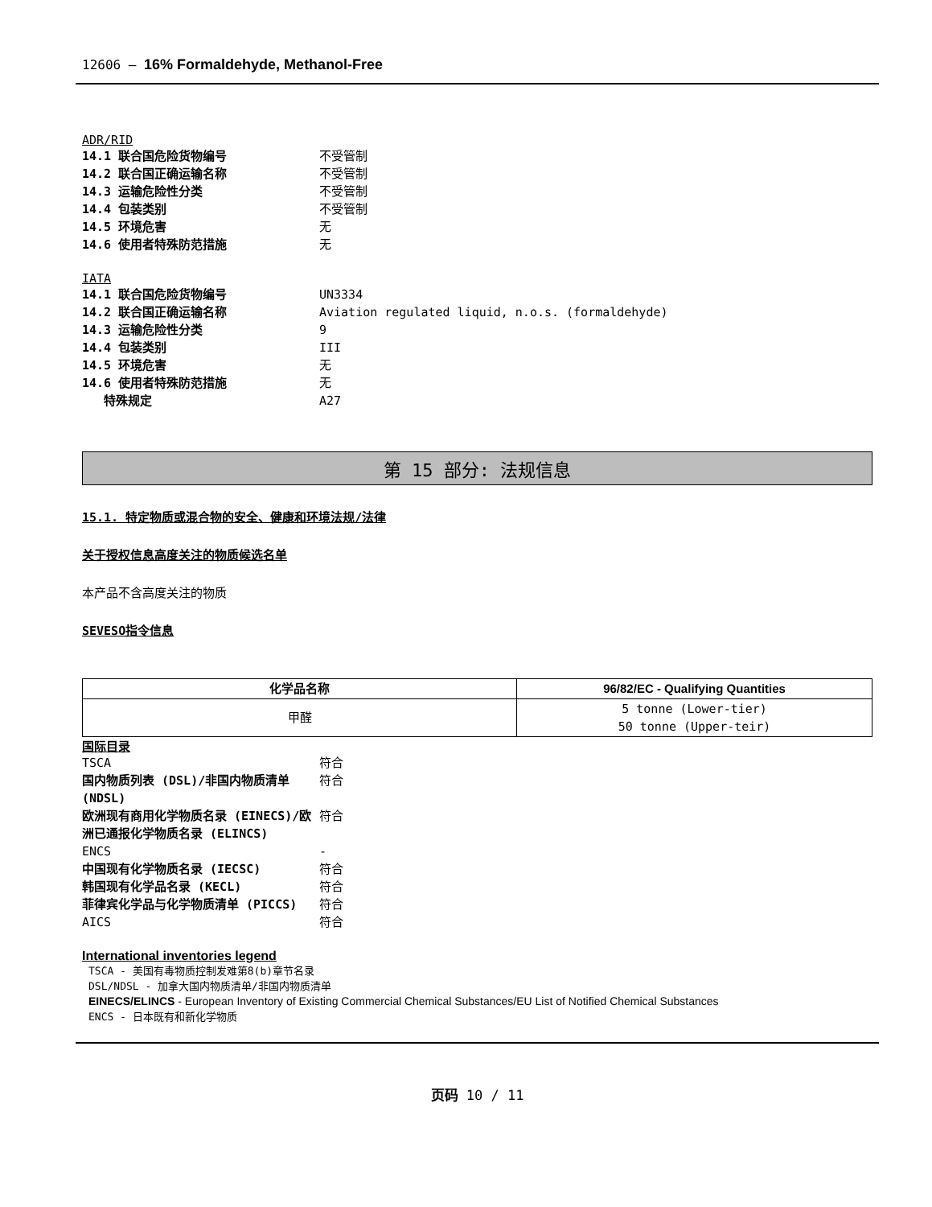12606 – 16% Formaldehyde, Methanol-Free
ADR/RID
14.1 联合国危险货物编号 不受管制
14.2 联合国正确运输名称 不受管制
14.3 运输危险性分类 不受管制
14.4 包装类别 不受管制
14.5 环境危害 无
14.6 使用者特殊防范措施 无
IATA
14.1 联合国危险货物编号 UN3334
14.2 联合国正确运输名称 Aviation regulated liquid, n.o.s. (formaldehyde)
14.3 运输危险性分类 9
14.4 包装类别 III
14.5 环境危害 无
14.6 使用者特殊防范措施 无
特殊规定 A27
第 15 部分: 法规信息
15.1. 特定物质或混合物的安全、健康和环境法规/法律
关于授权信息高度关注的物质候选名单
本产品不含高度关注的物质
SEVESO指令信息
| 化学品名称 | 96/82/EC - Qualifying Quantities |
| --- | --- |
| 甲醛 | 5 tonne (Lower-tier) 50 tonne (Upper-teir) |
国际目录
TSCA 符合
国内物质列表 (DSL)/非国内物质清单 (NDSL) 符合
欧洲现有商用化学物质名录 (EINECS)/欧洲已通报化学物质名录 (ELINCS) 符合
ENCS -
中国现有化学物质名录 (IECSC) 符合
韩国现有化学品名录 (KECL) 符合
菲律宾化学品与化学物质清单 (PICCS) 符合
AICS 符合
International inventories legend
TSCA - 美国有毒物质控制发难第8(b)章节名录
DSL/NDSL - 加拿大国内物质清单/非国内物质清单
EINECS/ELINCS - European Inventory of Existing Commercial Chemical Substances/EU List of Notified Chemical Substances
ENCS - 日本既有和新化学物质
页码 10 / 11